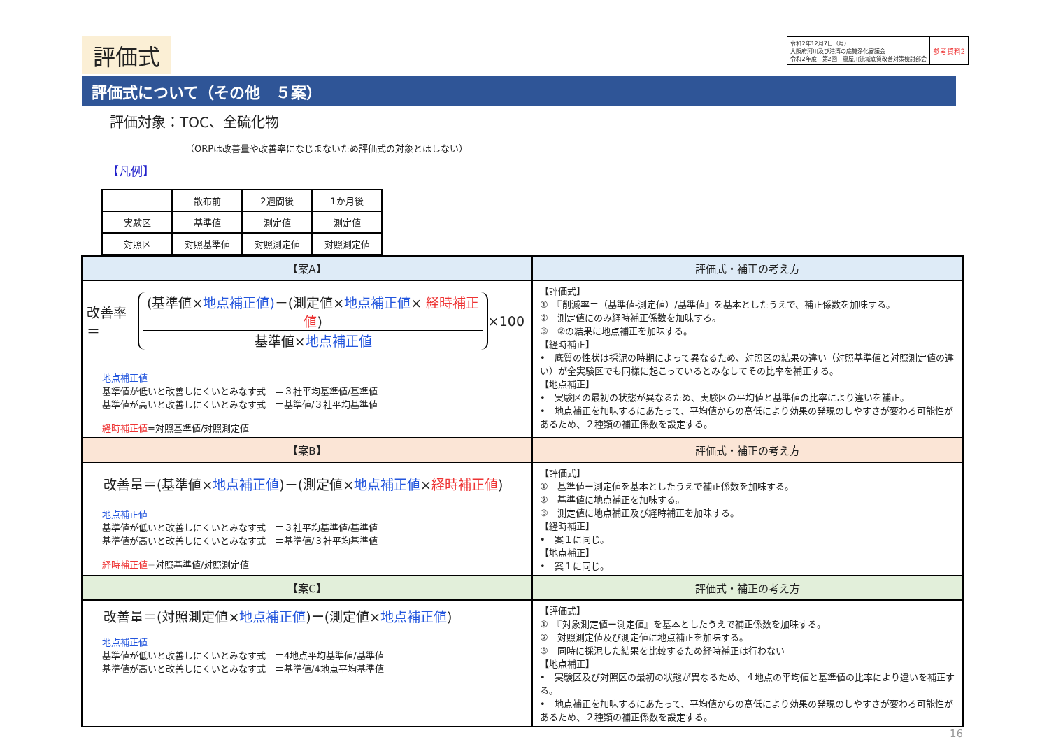評価式
令和2年12月7日（月）
大阪府河川及び港湾の底質浄化審議会
令和2年度　第2回　寝屋川流域底質改善対策検討部会
参考資料2
評価式について（その他　５案）
評価対象：TOC、全硫化物
（ORPは改善量や改善率になじまないため評価式の対象とはしない）
【凡例】
| | 散布前 | 2週間後 | 1か月後 |
| 実験区 | 基準値 | 測定値 | 測定値 |
| 対照区 | 対照基準値 | 対照測定値 | 対照測定値 |
| 【案A】 | 評価式・補正の考え方 |
| 改善率＝ (基準値× 地点補正値) －(測定値× 地点補正値 × 経時補正値 ) 基準値× 地点補正値 ×100 地点補正値 基準値が低いと改善しにくいとみなす式 ＝３社平均基準値/基準値 基準値が高いと改善しにくいとみなす式 ＝基準値/３社平均基準値 経時補正値 =対照基準値/対照測定値 | 【評価式】 ① 『削減率＝（基準値-測定値）/基準値』を基本としたうえで、補正係数を加味する。 ② 測定値にのみ経時補正係数を加味する。 ③ ②の結果に地点補正を加味する。 【経時補正】 • 底質の性状は採泥の時期によって異なるため、対照区の結果の違い（対照基準値と対照測定値の違い）が全実験区でも同様に起こっているとみなしてその比率を補正する。 【地点補正】 • 実験区の最初の状態が異なるため、実験区の平均値と基準値の比率により違いを補正。 • 地点補正を加味するにあたって、平均値からの高低により効果の発現のしやすさが変わる可能性があるため、２種類の補正係数を設定する。 |
| 【案B】 | 評価式・補正の考え方 |
| 改善量＝(基準値× 地点補正値 )－(測定値× 地点補正値 × 経時補正値 ) 地点補正値 基準値が低いと改善しにくいとみなす式 ＝３社平均基準値/基準値 基準値が高いと改善しにくいとみなす式 ＝基準値/３社平均基準値 経時補正値 =対照基準値/対照測定値 | 【評価式】 ① 基準値ー測定値を基本としたうえで補正係数を加味する。 ② 基準値に地点補正を加味する。 ③ 測定値に地点補正及び経時補正を加味する。 【経時補正】 • 案１に同じ。 【地点補正】 • 案１に同じ。 |
| 【案C】 | 評価式・補正の考え方 |
| 改善量＝(対照測定値× 地点補正値 )ー(測定値× 地点補正値 ) 地点補正値 基準値が低いと改善しにくいとみなす式 ＝4地点平均基準値/基準値 基準値が高いと改善しにくいとみなす式 ＝基準値/4地点平均基準値 | 【評価式】 ① 『対象測定値ー測定値』を基本としたうえで補正係数を加味する。 ② 対照測定値及び測定値に地点補正を加味する。 ③ 同時に採泥した結果を比較するため経時補正は行わない 【地点補正】 • 実験区及び対照区の最初の状態が異なるため、４地点の平均値と基準値の比率により違いを補正する。 • 地点補正を加味するにあたって、平均値からの高低により効果の発現のしやすさが変わる可能性があるため、２種類の補正係数を設定する。 |
16